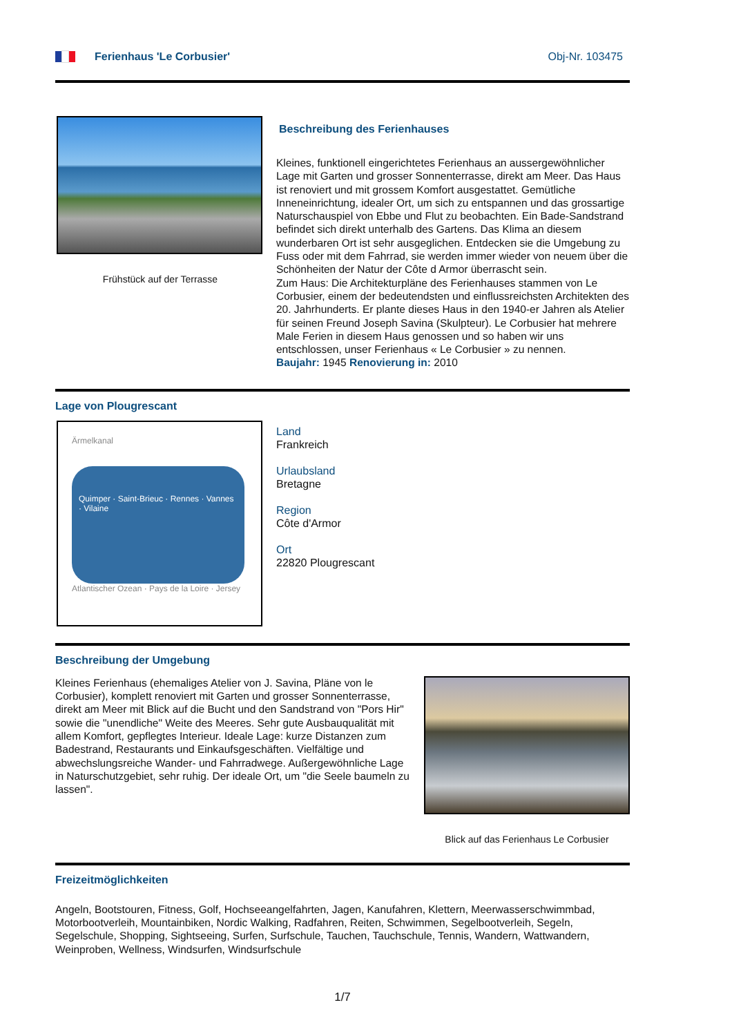Ferienhaus 'Le Corbusier' Obj-Nr. 103475
Frühstück auf der Terrasse
Beschreibung des Ferienhauses
Kleines, funktionell eingerichtetes Ferienhaus an aussergewöhnlicher Lage mit Garten und grosser Sonnenterrasse, direkt am Meer. Das Haus ist renoviert und mit grossem Komfort ausgestattet. Gemütliche Inneneinrichtung, idealer Ort, um sich zu entspannen und das grossartige Naturschauspiel von Ebbe und Flut zu beobachten. Ein Bade-Sandstrand befindet sich direkt unterhalb des Gartens. Das Klima an diesem wunderbaren Ort ist sehr ausgeglichen. Entdecken sie die Umgebung zu Fuss oder mit dem Fahrrad, sie werden immer wieder von neuem über die Schönheiten der Natur der Côte d Armor überrascht sein.
Zum Haus: Die Architekturpläne des Ferienhauses stammen von Le Corbusier, einem der bedeutendsten und einflussreichsten Architekten des 20. Jahrhunderts. Er plante dieses Haus in den 1940-er Jahren als Atelier für seinen Freund Joseph Savina (Skulpteur). Le Corbusier hat mehrere Male Ferien in diesem Haus genossen und so haben wir uns entschlossen, unser Ferienhaus « Le Corbusier » zu nennen.
Baujahr: 1945 Renovierung in: 2010
Lage von Plougrescant
Ärmelkanal
Quimper · Saint-Brieuc · Rennes · Vannes · Vilaine
Atlantischer Ozean · Pays de la Loire · Jersey
Land
Frankreich
Urlaubsland
Bretagne
Region
Côte d'Armor
Ort
22820 Plougrescant
Beschreibung der Umgebung
Kleines Ferienhaus (ehemaliges Atelier von J. Savina, Pläne von le Corbusier), komplett renoviert mit Garten und grosser Sonnenterrasse, direkt am Meer mit Blick auf die Bucht und den Sandstrand von "Pors Hir" sowie die "unendliche" Weite des Meeres. Sehr gute Ausbauqualität mit allem Komfort, gepflegtes Interieur. Ideale Lage: kurze Distanzen zum Badestrand, Restaurants und Einkaufsgeschäften. Vielfältige und abwechslungsreiche Wander- und Fahrradwege. Außergewöhnliche Lage in Naturschutzgebiet, sehr ruhig. Der ideale Ort, um "die Seele baumeln zu lassen".
Blick auf das Ferienhaus Le Corbusier
Freizeitmöglichkeiten
Angeln, Bootstouren, Fitness, Golf, Hochseeangelfahrten, Jagen, Kanufahren, Klettern, Meerwasserschwimmbad, Motorbootverleih, Mountainbiken, Nordic Walking, Radfahren, Reiten, Schwimmen, Segelbootverleih, Segeln, Segelschule, Shopping, Sightseeing, Surfen, Surfschule, Tauchen, Tauchschule, Tennis, Wandern, Wattwandern, Weinproben, Wellness, Windsurfen, Windsurfschule
1/7